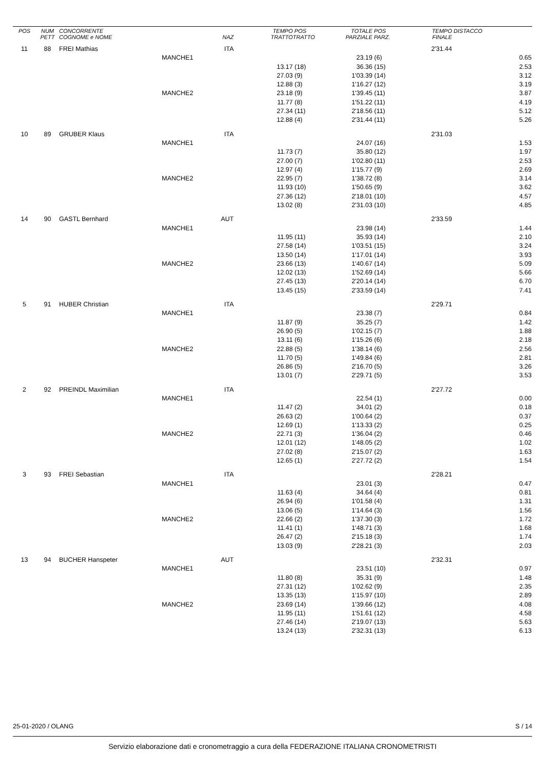| POS | NUM PETT | CONCORRENTE COGNOME e NOME | NAZ | TEMPO TRATTO | POS TRATTO | TOTALE PARZIALE | POS PARZ. | TEMPO FINALE | DISTACCO |
| --- | --- | --- | --- | --- | --- | --- | --- | --- | --- |
| 11 | 88 | FREI Mathias | ITA | | | | | 2'31.44 | |
| | | | MANCHE1 | | | 23.19 | (6) | | 0.65 |
| | | | | 13.17 | (18) | 36.36 | (15) | | 2.53 |
| | | | | 27.03 | (9) | 1'03.39 | (14) | | 3.12 |
| | | | | 12.88 | (3) | 1'16.27 | (12) | | 3.19 |
| | | | MANCHE2 | 23.18 | (9) | 1'39.45 | (11) | | 3.87 |
| | | | | 11.77 | (8) | 1'51.22 | (11) | | 4.19 |
| | | | | 27.34 | (11) | 2'18.56 | (11) | | 5.12 |
| | | | | 12.88 | (4) | 2'31.44 | (11) | | 5.26 |
| 10 | 89 | GRUBER Klaus | ITA | | | | | 2'31.03 | |
| | | | MANCHE1 | | | 24.07 | (16) | | 1.53 |
| | | | | 11.73 | (7) | 35.80 | (12) | | 1.97 |
| | | | | 27.00 | (7) | 1'02.80 | (11) | | 2.53 |
| | | | | 12.97 | (4) | 1'15.77 | (9) | | 2.69 |
| | | | MANCHE2 | 22.95 | (7) | 1'38.72 | (8) | | 3.14 |
| | | | | 11.93 | (10) | 1'50.65 | (9) | | 3.62 |
| | | | | 27.36 | (12) | 2'18.01 | (10) | | 4.57 |
| | | | | 13.02 | (8) | 2'31.03 | (10) | | 4.85 |
| 14 | 90 | GASTL Bernhard | AUT | | | | | 2'33.59 | |
| | | | MANCHE1 | | | 23.98 | (14) | | 1.44 |
| | | | | 11.95 | (11) | 35.93 | (14) | | 2.10 |
| | | | | 27.58 | (14) | 1'03.51 | (15) | | 3.24 |
| | | | | 13.50 | (14) | 1'17.01 | (14) | | 3.93 |
| | | | MANCHE2 | 23.66 | (13) | 1'40.67 | (14) | | 5.09 |
| | | | | 12.02 | (13) | 1'52.69 | (14) | | 5.66 |
| | | | | 27.45 | (13) | 2'20.14 | (14) | | 6.70 |
| | | | | 13.45 | (15) | 2'33.59 | (14) | | 7.41 |
| 5 | 91 | HUBER Christian | ITA | | | | | 2'29.71 | |
| | | | MANCHE1 | | | 23.38 | (7) | | 0.84 |
| | | | | 11.87 | (9) | 35.25 | (7) | | 1.42 |
| | | | | 26.90 | (5) | 1'02.15 | (7) | | 1.88 |
| | | | | 13.11 | (6) | 1'15.26 | (6) | | 2.18 |
| | | | MANCHE2 | 22.88 | (5) | 1'38.14 | (6) | | 2.56 |
| | | | | 11.70 | (5) | 1'49.84 | (6) | | 2.81 |
| | | | | 26.86 | (5) | 2'16.70 | (5) | | 3.26 |
| | | | | 13.01 | (7) | 2'29.71 | (5) | | 3.53 |
| 2 | 92 | PREINDL Maximilian | ITA | | | | | 2'27.72 | |
| | | | MANCHE1 | | | 22.54 | (1) | | 0.00 |
| | | | | 11.47 | (2) | 34.01 | (2) | | 0.18 |
| | | | | 26.63 | (2) | 1'00.64 | (2) | | 0.37 |
| | | | | 12.69 | (1) | 1'13.33 | (2) | | 0.25 |
| | | | MANCHE2 | 22.71 | (3) | 1'36.04 | (2) | | 0.46 |
| | | | | 12.01 | (12) | 1'48.05 | (2) | | 1.02 |
| | | | | 27.02 | (8) | 2'15.07 | (2) | | 1.63 |
| | | | | 12.65 | (1) | 2'27.72 | (2) | | 1.54 |
| 3 | 93 | FREI Sebastian | ITA | | | | | 2'28.21 | |
| | | | MANCHE1 | | | 23.01 | (3) | | 0.47 |
| | | | | 11.63 | (4) | 34.64 | (4) | | 0.81 |
| | | | | 26.94 | (6) | 1'01.58 | (4) | | 1.31 |
| | | | | 13.06 | (5) | 1'14.64 | (3) | | 1.56 |
| | | | MANCHE2 | 22.66 | (2) | 1'37.30 | (3) | | 1.72 |
| | | | | 11.41 | (1) | 1'48.71 | (3) | | 1.68 |
| | | | | 26.47 | (2) | 2'15.18 | (3) | | 1.74 |
| | | | | 13.03 | (9) | 2'28.21 | (3) | | 2.03 |
| 13 | 94 | BUCHER Hanspeter | AUT | | | | | 2'32.31 | |
| | | | MANCHE1 | | | 23.51 | (10) | | 0.97 |
| | | | | 11.80 | (8) | 35.31 | (9) | | 1.48 |
| | | | | 27.31 | (12) | 1'02.62 | (9) | | 2.35 |
| | | | | 13.35 | (13) | 1'15.97 | (10) | | 2.89 |
| | | | MANCHE2 | 23.69 | (14) | 1'39.66 | (12) | | 4.08 |
| | | | | 11.95 | (11) | 1'51.61 | (12) | | 4.58 |
| | | | | 27.46 | (14) | 2'19.07 | (13) | | 5.63 |
| | | | | 13.24 | (13) | 2'32.31 | (13) | | 6.13 |
25-01-2020 / OLANG S / 14
Servizio elaborazione dati e cronometraggio a cura della FEDERAZIONE ITALIANA CRONOMETRISTI